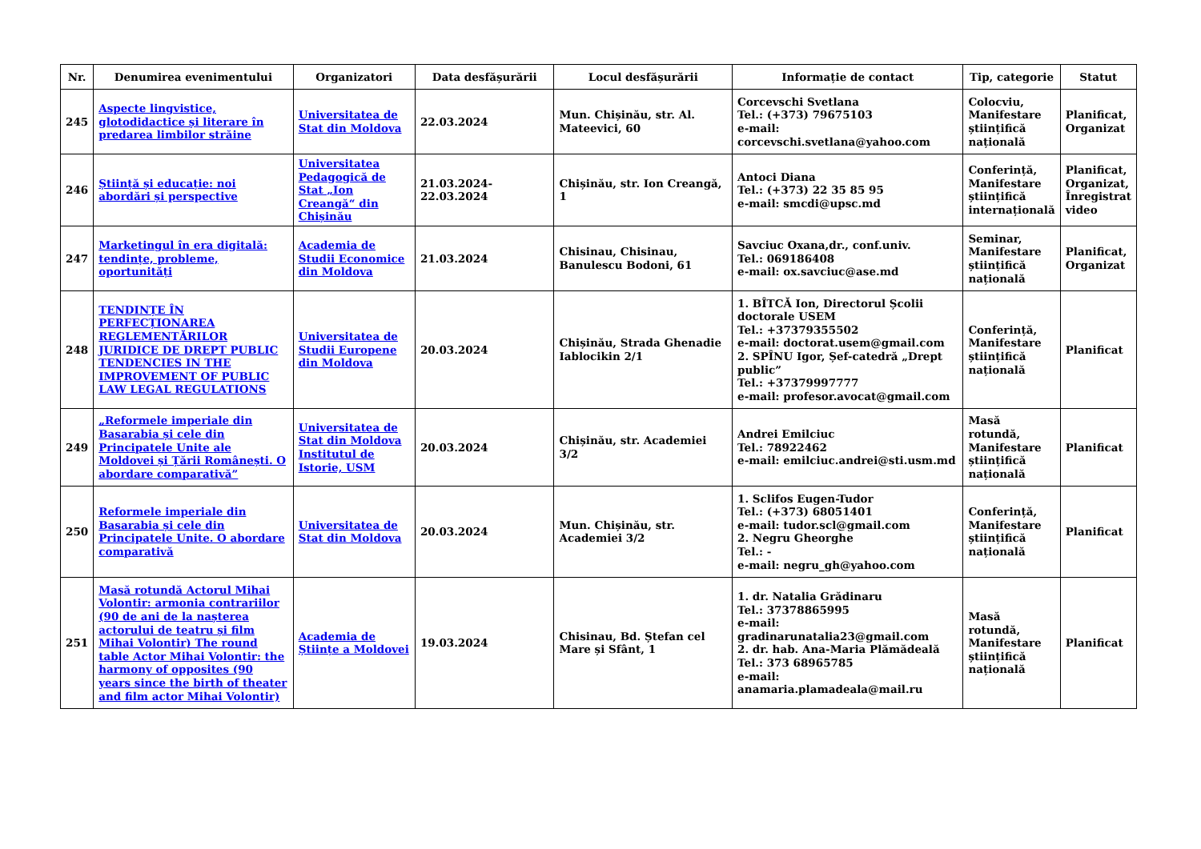| Nr. | Denumirea evenimentului | Organizatori | Data desfășurării | Locul desfășurării | Informație de contact | Tip, categorie | Statut |
| --- | --- | --- | --- | --- | --- | --- | --- |
| 245 | Aspecte lingvistice, glotodidactice și literare în predarea limbilor străine | Universitatea de Stat din Moldova | 22.03.2024 | Mun. Chișinău, str. Al. Mateevici, 60 | Corcevschi Svetlana Tel.: (+373) 79675103 e-mail: corcevschi.svetlana@yahoo.com | Colocviu, Manifestare științifică națională | Planificat, Organizat |
| 246 | Știință și educație: noi abordări și perspective | Universitatea Pedagogică de Stat „Ion Creangă“ din Chișinău | 21.03.2024-22.03.2024 | Chișinău, str. Ion Creangă, 1 | Antoci Diana Tel.: (+373) 22 35 85 95 e-mail: smcdi@upsc.md | Conferință, Manifestare științifică internațională | Planificat, Organizat, Înregistrat video |
| 247 | Marketingul în era digitală: tendințe, probleme, oportunități | Academia de Studii Economice din Moldova | 21.03.2024 | Chisinau, Chisinau, Banulescu Bodoni, 61 | Savciuc Oxana,dr., conf.univ. Tel.: 069186408 e-mail: ox.savciuc@ase.md | Seminar, Manifestare științifică națională | Planificat, Organizat |
| 248 | TENDINȚE ÎN PERFECȚIONAREA REGLEMENTĂRILOR JURIDICE DE DREPT PUBLIC TENDENCIES IN THE IMPROVEMENT OF PUBLIC LAW LEGAL REGULATIONS | Universitatea de Studii Europene din Moldova | 20.03.2024 | Chișinău, Strada Ghenadie Iablocikin 2/1 | 1. BÎTCĂ Ion, Directorul Școlii doctorale USEM Tel.: +37379355502 e-mail: doctorat.usem@gmail.com 2. SPÎNU Igor, Șef-catedră „Drept public” Tel.: +37379997777 e-mail: profesor.avocat@gmail.com | Conferință, Manifestare științifică națională | Planificat |
| 249 | „Reformele imperiale din Basarabia și cele din Principatele Unite ale Moldovei și Țării Românești. O abordare comparativă” | Universitatea de Stat din Moldova Institutul de Istorie, USM | 20.03.2024 | Chișinău, str. Academiei 3/2 | Andrei Emilciuc Tel.: 78922462 e-mail: emilciuc.andrei@sti.usm.md | Masă rotundă, Manifestare științifică națională | Planificat |
| 250 | Reformele imperiale din Basarabia și cele din Principatele Unite. O abordare comparativă | Universitatea de Stat din Moldova | 20.03.2024 | Mun. Chișinău, str. Academiei 3/2 | 1. Sclifos Eugen-Tudor Tel.: (+373) 68051401 e-mail: tudor.scl@gmail.com 2. Negru Gheorghe Tel.: - e-mail: negru_gh@yahoo.com | Conferință, Manifestare științifică națională | Planificat |
| 251 | Masă rotundă Actorul Mihai Volontir: armonia contrariilor (90 de ani de la nașterea actorului de teatru și film Mihai Volontir) The round table Actor Mihai Volontir: the harmony of opposites (90 years since the birth of theater and film actor Mihai Volontir) | Academia de Științe a Moldovei | 19.03.2024 | Chisinau, Bd. Ștefan cel Mare și Sfânt, 1 | 1. dr. Natalia Grădinaru Tel.: 37378865995 e-mail: gradinarunatalia23@gmail.com 2. dr. hab. Ana-Maria Plămădeală Tel.: 373 68965785 e-mail: anamaria.plamadeala@mail.ru | Masă rotundă, Manifestare științifică națională | Planificat |